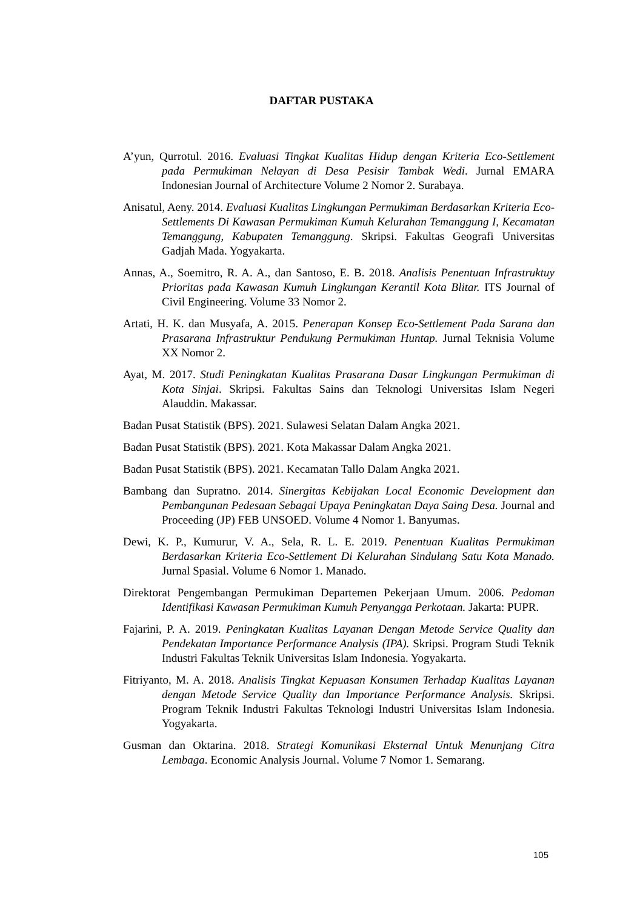DAFTAR PUSTAKA
A’yun, Qurrotul. 2016. Evaluasi Tingkat Kualitas Hidup dengan Kriteria Eco-Settlement pada Permukiman Nelayan di Desa Pesisir Tambak Wedi. Jurnal EMARA Indonesian Journal of Architecture Volume 2 Nomor 2. Surabaya.
Anisatul, Aeny. 2014. Evaluasi Kualitas Lingkungan Permukiman Berdasarkan Kriteria Eco-Settlements Di Kawasan Permukiman Kumuh Kelurahan Temanggung I, Kecamatan Temanggung, Kabupaten Temanggung. Skripsi. Fakultas Geografi Universitas Gadjah Mada. Yogyakarta.
Annas, A., Soemitro, R. A. A., dan Santoso, E. B. 2018. Analisis Penentuan Infrastruktuy Prioritas pada Kawasan Kumuh Lingkungan Kerantil Kota Blitar. ITS Journal of Civil Engineering. Volume 33 Nomor 2.
Artati, H. K. dan Musyafa, A. 2015. Penerapan Konsep Eco-Settlement Pada Sarana dan Prasarana Infrastruktur Pendukung Permukiman Huntap. Jurnal Teknisia Volume XX Nomor 2.
Ayat, M. 2017. Studi Peningkatan Kualitas Prasarana Dasar Lingkungan Permukiman di Kota Sinjai. Skripsi. Fakultas Sains dan Teknologi Universitas Islam Negeri Alauddin. Makassar.
Badan Pusat Statistik (BPS). 2021. Sulawesi Selatan Dalam Angka 2021.
Badan Pusat Statistik (BPS). 2021. Kota Makassar Dalam Angka 2021.
Badan Pusat Statistik (BPS). 2021. Kecamatan Tallo Dalam Angka 2021.
Bambang dan Supratno. 2014. Sinergitas Kebijakan Local Economic Development dan Pembangunan Pedesaan Sebagai Upaya Peningkatan Daya Saing Desa. Journal and Proceeding (JP) FEB UNSOED. Volume 4 Nomor 1. Banyumas.
Dewi, K. P., Kumurur, V. A., Sela, R. L. E. 2019. Penentuan Kualitas Permukiman Berdasarkan Kriteria Eco-Settlement Di Kelurahan Sindulang Satu Kota Manado. Jurnal Spasial. Volume 6 Nomor 1. Manado.
Direktorat Pengembangan Permukiman Departemen Pekerjaan Umum. 2006. Pedoman Identifikasi Kawasan Permukiman Kumuh Penyangga Perkotaan. Jakarta: PUPR.
Fajarini, P. A. 2019. Peningkatan Kualitas Layanan Dengan Metode Service Quality dan Pendekatan Importance Performance Analysis (IPA). Skripsi. Program Studi Teknik Industri Fakultas Teknik Universitas Islam Indonesia. Yogyakarta.
Fitriyanto, M. A. 2018. Analisis Tingkat Kepuasan Konsumen Terhadap Kualitas Layanan dengan Metode Service Quality dan Importance Performance Analysis. Skripsi. Program Teknik Industri Fakultas Teknologi Industri Universitas Islam Indonesia. Yogyakarta.
Gusman dan Oktarina. 2018. Strategi Komunikasi Eksternal Untuk Menunjang Citra Lembaga. Economic Analysis Journal. Volume 7 Nomor 1. Semarang.
105